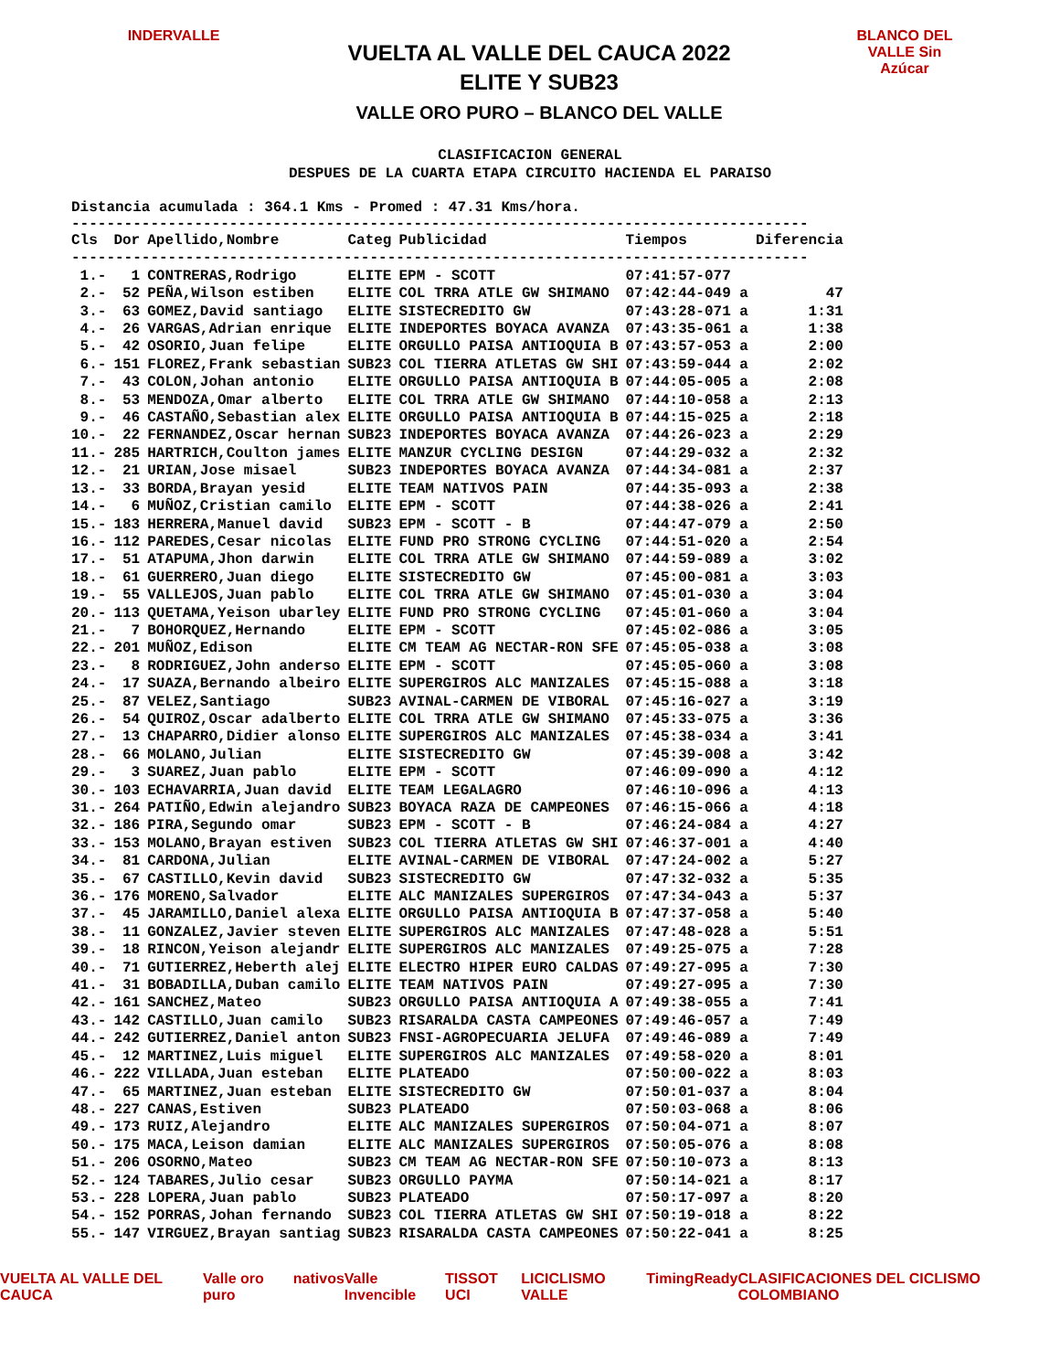INDERVALLE
VUELTA AL VALLE DEL CAUCA 2022
ELITE Y SUB23
VALLE ORO PURO – BLANCO DEL VALLE
BLANCO DEL VALLE Sin Azúcar
CLASIFICACION GENERAL
DESPUES DE LA CUARTA ETAPA CIRCUITO HACIENDA EL PARAISO
Distancia acumulada : 364.1 Kms - Promed : 47.31 Kms/hora.
------------------------------------------------------------------------------------
| Cls | Dor | Apellido,Nombre | Categ | Publicidad | Tiempos | Diferencia |
| --- | --- | --- | --- | --- | --- | --- |
| ------------------------------------------------------------------------------------ | | | | | | |
| 1.- | 1 | CONTRERAS,Rodrigo | ELITE | EPM - SCOTT | 07:41:57-077 | |
| 2.- | 52 | PEÑA,Wilson estiben | ELITE | COL TRRA ATLE GW SHIMANO | 07:42:44-049 a | 47 |
| 3.- | 63 | GOMEZ,David santiago | ELITE | SISTECREDITO GW | 07:43:28-071 a | 1:31 |
| 4.- | 26 | VARGAS,Adrian enrique | ELITE | INDEPORTES BOYACA AVANZA | 07:43:35-061 a | 1:38 |
| 5.- | 42 | OSORIO,Juan felipe | ELITE | ORGULLO PAISA ANTIOQUIA B | 07:43:57-053 a | 2:00 |
| 6.- | 151 | FLOREZ,Frank sebastian | SUB23 | COL TIERRA ATLETAS GW SHI | 07:43:59-044 a | 2:02 |
| 7.- | 43 | COLON,Johan antonio | ELITE | ORGULLO PAISA ANTIOQUIA B | 07:44:05-005 a | 2:08 |
| 8.- | 53 | MENDOZA,Omar alberto | ELITE | COL TRRA ATLE GW SHIMANO | 07:44:10-058 a | 2:13 |
| 9.- | 46 | CASTAÑO,Sebastian alex | ELITE | ORGULLO PAISA ANTIOQUIA B | 07:44:15-025 a | 2:18 |
| 10.- | 22 | FERNANDEZ,Oscar hernan | SUB23 | INDEPORTES BOYACA AVANZA | 07:44:26-023 a | 2:29 |
| 11.- | 285 | HARTRICH,Coulton james | ELITE | MANZUR CYCLING DESIGN | 07:44:29-032 a | 2:32 |
| 12.- | 21 | URIAN,Jose misael | SUB23 | INDEPORTES BOYACA AVANZA | 07:44:34-081 a | 2:37 |
| 13.- | 33 | BORDA,Brayan yesid | ELITE | TEAM NATIVOS PAIN | 07:44:35-093 a | 2:38 |
| 14.- | 6 | MUÑOZ,Cristian camilo | ELITE | EPM - SCOTT | 07:44:38-026 a | 2:41 |
| 15.- | 183 | HERRERA,Manuel david | SUB23 | EPM - SCOTT - B | 07:44:47-079 a | 2:50 |
| 16.- | 112 | PAREDES,Cesar nicolas | ELITE | FUND PRO STRONG CYCLING | 07:44:51-020 a | 2:54 |
| 17.- | 51 | ATAPUMA,Jhon darwin | ELITE | COL TRRA ATLE GW SHIMANO | 07:44:59-089 a | 3:02 |
| 18.- | 61 | GUERRERO,Juan diego | ELITE | SISTECREDITO GW | 07:45:00-081 a | 3:03 |
| 19.- | 55 | VALLEJOS,Juan pablo | ELITE | COL TRRA ATLE GW SHIMANO | 07:45:01-030 a | 3:04 |
| 20.- | 113 | QUETAMA,Yeison ubarley | ELITE | FUND PRO STRONG CYCLING | 07:45:01-060 a | 3:04 |
| 21.- | 7 | BOHORQUEZ,Hernando | ELITE | EPM - SCOTT | 07:45:02-086 a | 3:05 |
| 22.- | 201 | MUÑOZ,Edison | ELITE | CM TEAM AG NECTAR-RON SFE | 07:45:05-038 a | 3:08 |
| 23.- | 8 | RODRIGUEZ,John anderso | ELITE | EPM - SCOTT | 07:45:05-060 a | 3:08 |
| 24.- | 17 | SUAZA,Bernando albeiro | ELITE | SUPERGIROS ALC MANIZALES | 07:45:15-088 a | 3:18 |
| 25.- | 87 | VELEZ,Santiago | SUB23 | AVINAL-CARMEN DE VIBORAL | 07:45:16-027 a | 3:19 |
| 26.- | 54 | QUIROZ,Oscar adalberto | ELITE | COL TRRA ATLE GW SHIMANO | 07:45:33-075 a | 3:36 |
| 27.- | 13 | CHAPARRO,Didier alonso | ELITE | SUPERGIROS ALC MANIZALES | 07:45:38-034 a | 3:41 |
| 28.- | 66 | MOLANO,Julian | ELITE | SISTECREDITO GW | 07:45:39-008 a | 3:42 |
| 29.- | 3 | SUAREZ,Juan pablo | ELITE | EPM - SCOTT | 07:46:09-090 a | 4:12 |
| 30.- | 103 | ECHAVARRIA,Juan david | ELITE | TEAM LEGALAGRO | 07:46:10-096 a | 4:13 |
| 31.- | 264 | PATIÑO,Edwin alejandro | SUB23 | BOYACA RAZA DE CAMPEONES | 07:46:15-066 a | 4:18 |
| 32.- | 186 | PIRA,Segundo omar | SUB23 | EPM - SCOTT - B | 07:46:24-084 a | 4:27 |
| 33.- | 153 | MOLANO,Brayan estiven | SUB23 | COL TIERRA ATLETAS GW SHI | 07:46:37-001 a | 4:40 |
| 34.- | 81 | CARDONA,Julian | ELITE | AVINAL-CARMEN DE VIBORAL | 07:47:24-002 a | 5:27 |
| 35.- | 67 | CASTILLO,Kevin david | SUB23 | SISTECREDITO GW | 07:47:32-032 a | 5:35 |
| 36.- | 176 | MORENO,Salvador | ELITE | ALC MANIZALES SUPERGIROS | 07:47:34-043 a | 5:37 |
| 37.- | 45 | JARAMILLO,Daniel alexa | ELITE | ORGULLO PAISA ANTIOQUIA B | 07:47:37-058 a | 5:40 |
| 38.- | 11 | GONZALEZ,Javier steven | ELITE | SUPERGIROS ALC MANIZALES | 07:47:48-028 a | 5:51 |
| 39.- | 18 | RINCON,Yeison alejandr | ELITE | SUPERGIROS ALC MANIZALES | 07:49:25-075 a | 7:28 |
| 40.- | 71 | GUTIERREZ,Heberth alej | ELITE | ELECTRO HIPER EURO CALDAS | 07:49:27-095 a | 7:30 |
| 41.- | 31 | BOBADILLA,Duban camilo | ELITE | TEAM NATIVOS PAIN | 07:49:27-095 a | 7:30 |
| 42.- | 161 | SANCHEZ,Mateo | SUB23 | ORGULLO PAISA ANTIOQUIA A | 07:49:38-055 a | 7:41 |
| 43.- | 142 | CASTILLO,Juan camilo | SUB23 | RISARALDA CASTA CAMPEONES | 07:49:46-057 a | 7:49 |
| 44.- | 242 | GUTIERREZ,Daniel anton | SUB23 | FNSI-AGROPECUARIA JELUFA | 07:49:46-089 a | 7:49 |
| 45.- | 12 | MARTINEZ,Luis miguel | ELITE | SUPERGIROS ALC MANIZALES | 07:49:58-020 a | 8:01 |
| 46.- | 222 | VILLADA,Juan esteban | ELITE | PLATEADO | 07:50:00-022 a | 8:03 |
| 47.- | 65 | MARTINEZ,Juan esteban | ELITE | SISTECREDITO GW | 07:50:01-037 a | 8:04 |
| 48.- | 227 | CANAS,Estiven | SUB23 | PLATEADO | 07:50:03-068 a | 8:06 |
| 49.- | 173 | RUIZ,Alejandro | ELITE | ALC MANIZALES SUPERGIROS | 07:50:04-071 a | 8:07 |
| 50.- | 175 | MACA,Leison damian | ELITE | ALC MANIZALES SUPERGIROS | 07:50:05-076 a | 8:08 |
| 51.- | 206 | OSORNO,Mateo | SUB23 | CM TEAM AG NECTAR-RON SFE | 07:50:10-073 a | 8:13 |
| 52.- | 124 | TABARES,Julio cesar | SUB23 | ORGULLO PAYMA | 07:50:14-021 a | 8:17 |
| 53.- | 228 | LOPERA,Juan pablo | SUB23 | PLATEADO | 07:50:17-097 a | 8:20 |
| 54.- | 152 | PORRAS,Johan fernando | SUB23 | COL TIERRA ATLETAS GW SHI | 07:50:19-018 a | 8:22 |
| 55.- | 147 | VIRGUEZ,Brayan santiag | SUB23 | RISARALDA CASTA CAMPEONES | 07:50:22-041 a | 8:25 |
VUELTA AL VALLE DEL CAUCA Valle oro puro nativos Valle Invencible TISSOT UCI LICICLISMO VALLE TimingReady CLASIFICACIONES DEL CICLISMO COLOMBIANO